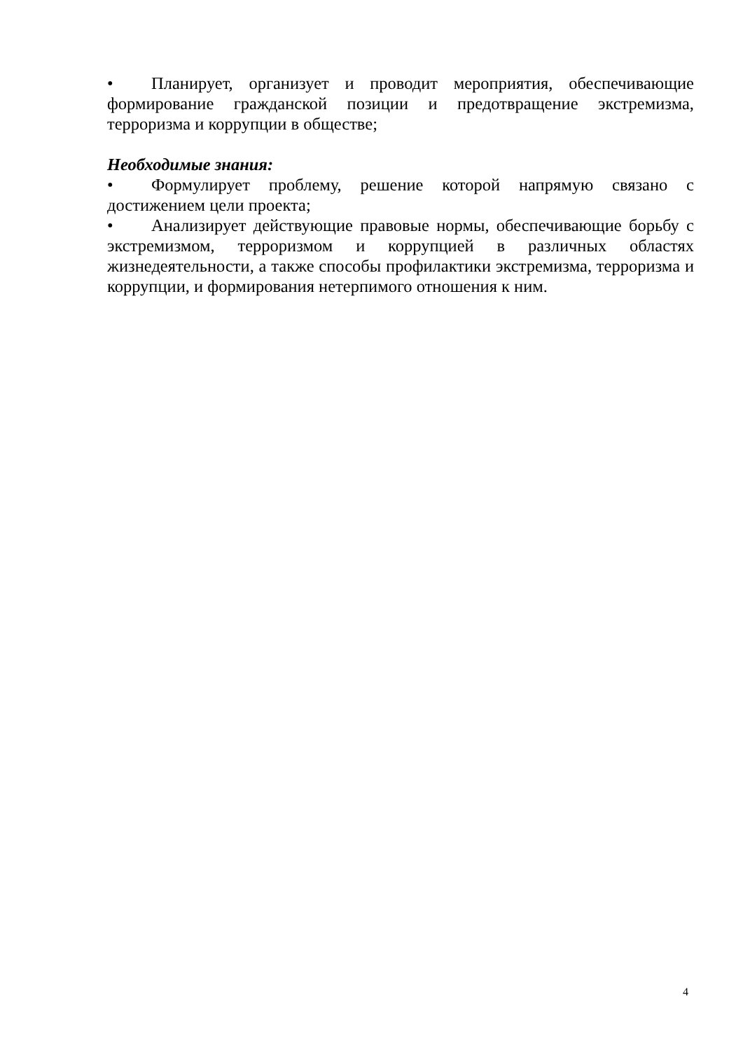• Планирует, организует и проводит мероприятия, обеспечивающие формирование гражданской позиции и предотвращение экстремизма, терроризма и коррупции в обществе;
Необходимые знания:
• Формулирует проблему, решение которой напрямую связано с достижением цели проекта;
• Анализирует действующие правовые нормы, обеспечивающие борьбу с экстремизмом, терроризмом и коррупцией в различных областях жизнедеятельности, а также способы профилактики экстремизма, терроризма и коррупции, и формирования нетерпимого отношения к ним.
4